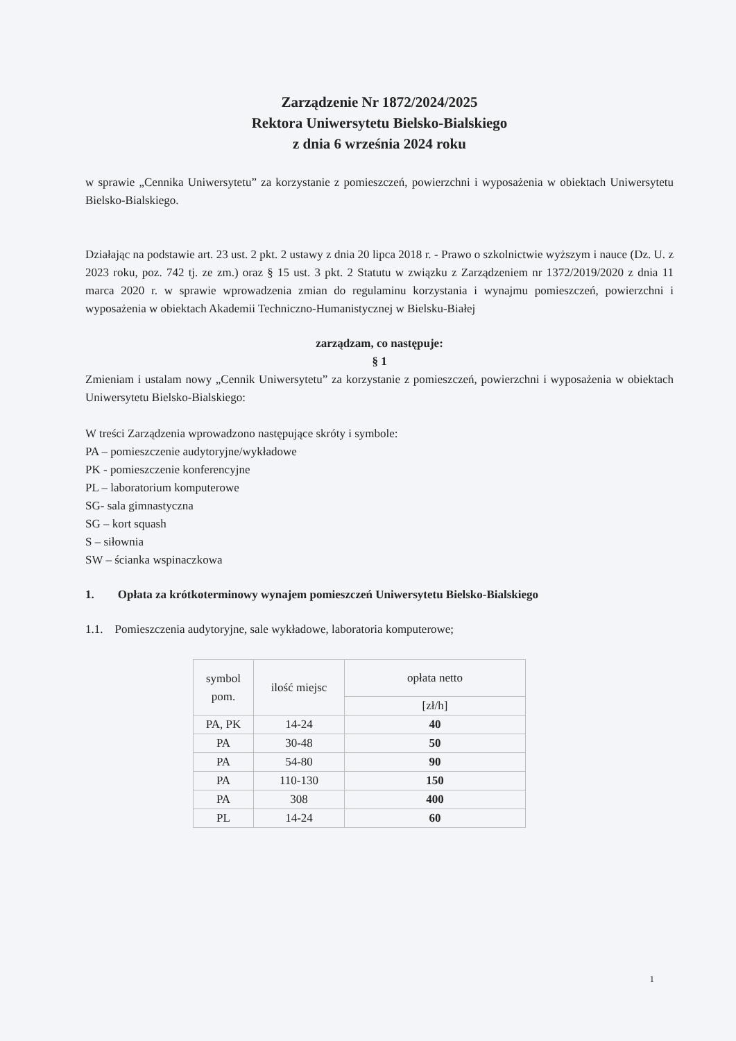Zarządzenie Nr 1872/2024/2025
Rektora Uniwersytetu Bielsko-Bialskiego
z dnia 6 września 2024 roku
w sprawie „Cennika Uniwersytetu” za korzystanie z pomieszczeń, powierzchni i wyposażenia w obiektach Uniwersytetu Bielsko-Bialskiego.
Działając na podstawie art. 23 ust. 2 pkt. 2 ustawy z dnia 20 lipca 2018 r. - Prawo o szkolnictwie wyższym i nauce (Dz. U. z 2023 roku, poz. 742 tj. ze zm.) oraz § 15 ust. 3 pkt. 2 Statutu w związku z Zarządzeniem nr 1372/2019/2020 z dnia 11 marca 2020 r. w sprawie wprowadzenia zmian do regulaminu korzystania i wynajmu pomieszczeń, powierzchni i wyposażenia w obiektach Akademii Techniczno-Humanistycznej w Bielsku-Białej
zarządzam, co następuje:
§ 1
Zmieniam i ustalam nowy „Cennik Uniwersytetu” za korzystanie z pomieszczeń, powierzchni i wyposażenia w obiektach Uniwersytetu Bielsko-Bialskiego:
W treści Zarządzenia wprowadzono następujące skróty i symbole:
PA – pomieszczenie audytoryjne/wykładowe
PK - pomieszczenie konferencyjne
PL – laboratorium komputerowe
SG- sala gimnastyczna
SG – kort squash
S – siłownia
SW – ścianka wspinaczkowa
1. Opłata za krótkoterminowy wynajem pomieszczeń Uniwersytetu Bielsko-Bialskiego
1.1. Pomieszczenia audytoryjne, sale wykładowe, laboratoria komputerowe;
| symbol pom. | ilość miejsc | opłata netto |
| --- | --- | --- |
| | | [zł/h] |
| PA, PK | 14-24 | 40 |
| PA | 30-48 | 50 |
| PA | 54-80 | 90 |
| PA | 110-130 | 150 |
| PA | 308 | 400 |
| PL | 14-24 | 60 |
1